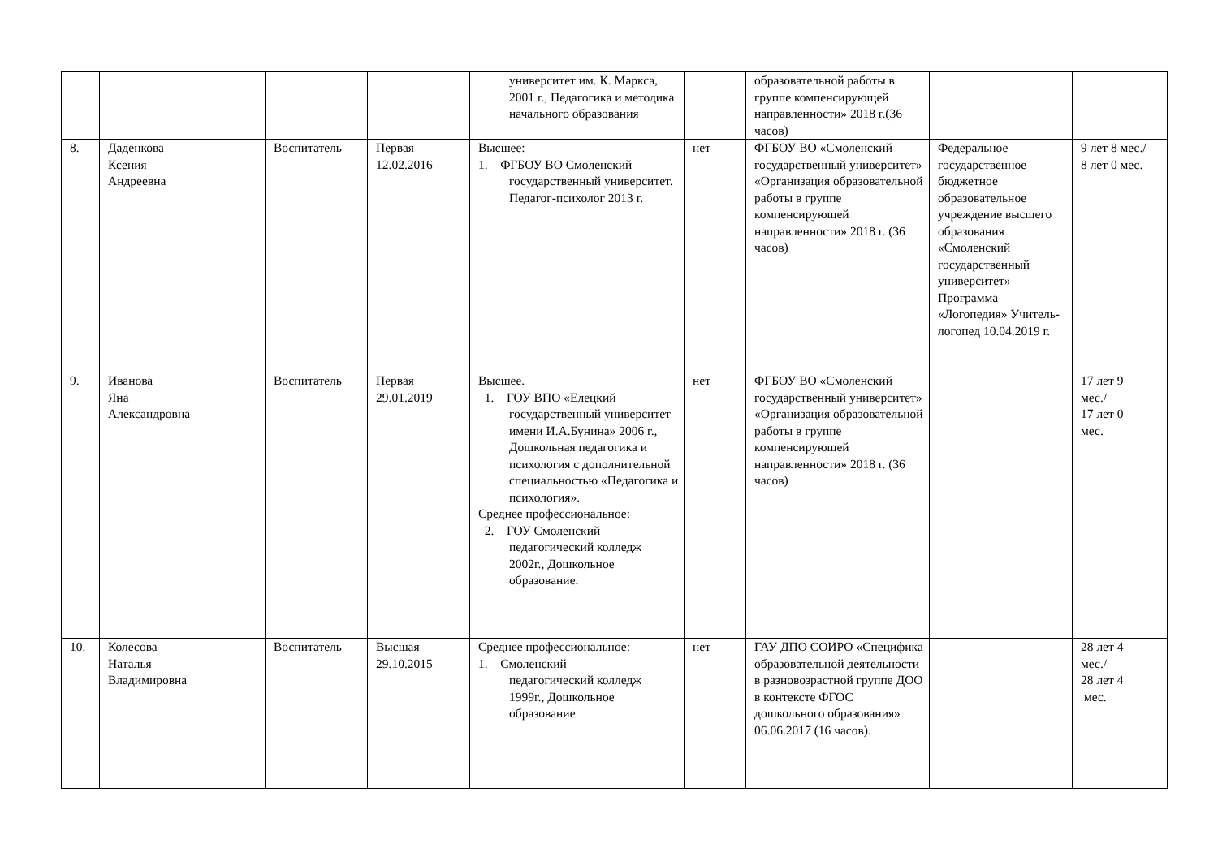| | | | | университет им. К. Маркса, 2001 г., Педагогика и методика начального образования | | образовательной работы в группе компенсирующей направленности» 2018 г.(36 часов) | | |
| 8. | Даденкова Ксения Андреевна | Воспитатель | Первая 12.02.2016 | Высшее: 1. ФГБОУ ВО Смоленский государственный университет. Педагог-психолог 2013 г. | нет | ФГБОУ ВО «Смоленский государственный университет» «Организация образовательной работы в группе компенсирующей направленности» 2018 г. (36 часов) | Федеральное государственное бюджетное образовательное учреждение высшего образования «Смоленский государственный университет» Программа «Логопедия» Учитель-логопед 10.04.2019 г. | 9 лет 8 мес./ 8 лет 0 мес. |
| 9. | Иванова Яна Александровна | Воспитатель | Первая 29.01.2019 | Высшее. 1. ГОУ ВПО «Елецкий государственный университет имени И.А.Бунина» 2006 г., Дошкольная педагогика и психология с дополнительной специальностью «Педагогика и психология». Среднее профессиональное: 2. ГОУ Смоленский педагогический колледж 2002г., Дошкольное образование. | нет | ФГБОУ ВО «Смоленский государственный университет» «Организация образовательной работы в группе компенсирующей направленности» 2018 г. (36 часов) | | 17 лет 9 мес./ 17 лет 0 мес. |
| 10. | Колесова Наталья Владимировна | Воспитатель | Высшая 29.10.2015 | Среднее профессиональное: 1. Смоленский педагогический колледж 1999г., Дошкольное образование | нет | ГАУ ДПО СОИРО «Специфика образовательной деятельности в разновозрастной группе ДОО в контексте ФГОС дошкольного образования» 06.06.2017 (16 часов). | | 28 лет 4 мес./ 28 лет 4 мес. |